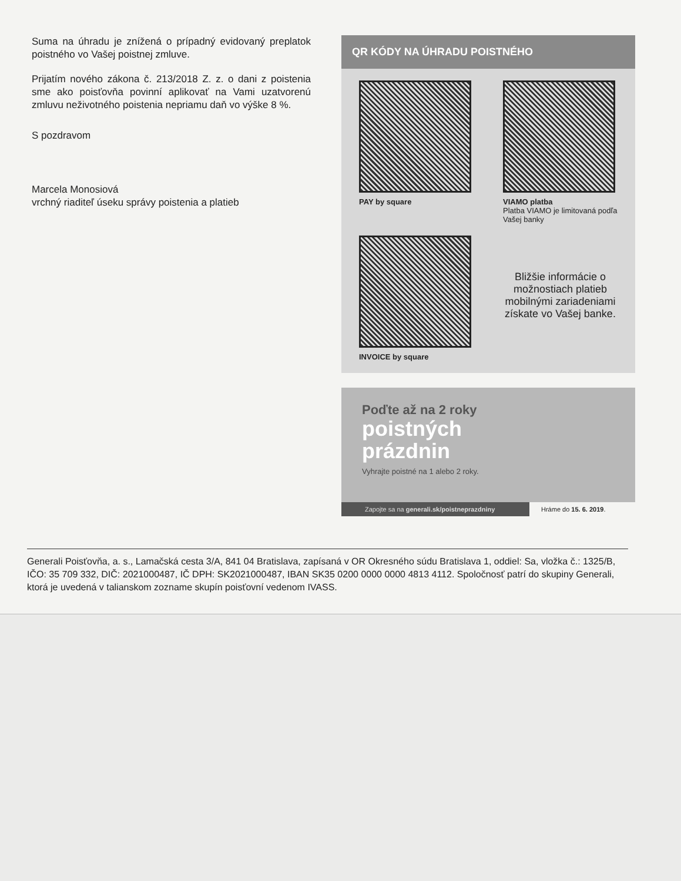Suma na úhradu je znížená o prípadný evidovaný preplatok poistného vo Vašej poistnej zmluve.
Prijatím nového zákona č. 213/2018 Z. z. o dani z poistenia sme ako poisťovňa povinní aplikovať na Vami uzatvorenú zmluvu neživotného poistenia nepriamu daň vo výške 8 %.
S pozdravom
Marcela Monosiová
vrchný riaditeľ úseku správy poistenia a platieb
QR KÓDY NA ÚHRADU POISTNÉHO
PAY by square
VIAMO platba
Platba VIAMO je limitovaná podľa Vašej banky
INVOICE by square
Bližšie informácie o možnostiach platieb mobilnými zariadeniami získate vo Vašej banke.
Poďte až na 2 roky
poistných
prázdnin
Vyhrajte poistné na 1 alebo 2 roky.
Zapojte sa na generali.sk/poistneprazdniny Hráme do 15. 6. 2019.
Generali Poisťovňa, a. s., Lamačská cesta 3/A, 841 04 Bratislava, zapísaná v OR Okresného súdu Bratislava 1, oddiel: Sa, vložka č.: 1325/B, IČO: 35 709 332, DIČ: 2021000487, IČ DPH: SK2021000487, IBAN SK35 0200 0000 0000 4813 4112. Spoločnosť patrí do skupiny Generali, ktorá je uvedená v talianskom zozname skupín poisťovní vedenom IVASS.